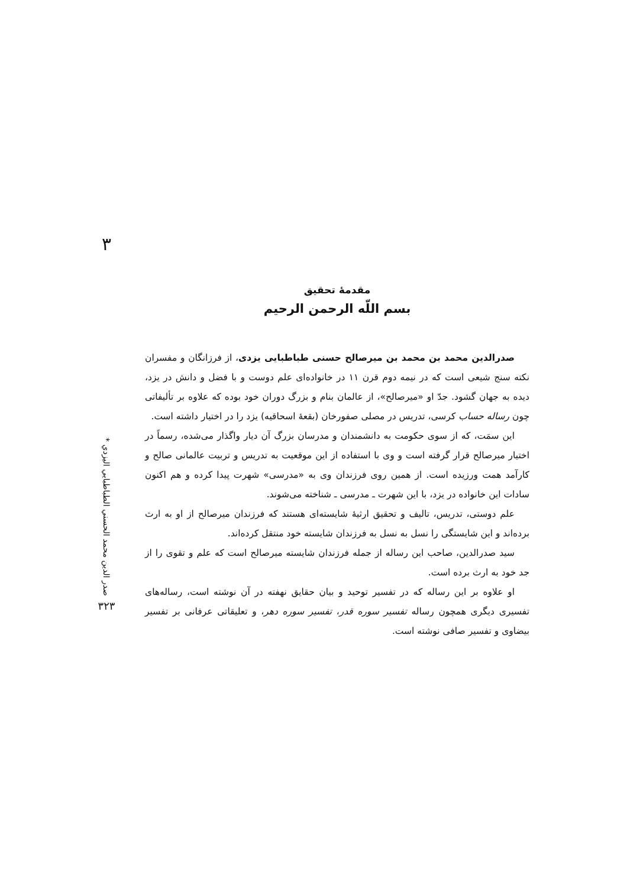۳
صدر الدين محمد الحسني الطباطبايي اليزدي *
۳۲۳
مقدمهٔ تحقیق
بسم اللّه الرحمن الرحیم
صدرالدین محمد بن محمد بن میرصالح حسنی طباطبایی یزدی، از فرزانگان و مفسران نکته سنج شیعی است که در نیمه دوم قرن ۱۱ در خانواده‌ای علم دوست و با فضل و دانش در یزد، دیده به جهان گشود. جدّ او «میرصالح»، از عالمان بنام و بزرگ دوران خود بوده که علاوه بر تألیفاتی چون رساله حساب کرسی، تدریس در مصلی صفورخان (بقعهٔ اسحاقیه) یزد را در اختیار داشته است.
این سمَت، که از سوی حکومت به دانشمندان و مدرسان بزرگ آن دیار واگذار می‌شده، رسماً در اختیار میرصالح قرار گرفته است و وی با استفاده از این موقعیت به تدریس و تربیت عالمانی صالح و کارآمد همت ورزیده است. از همین روی فرزندان وی به «مدرسی» شهرت پیدا کرده و هم اکنون سادات این خانواده در یزد، با این شهرت ـ مدرسی ـ شناخته می‌شوند.
علم دوستی، تدریس، تالیف و تحقیق ارثیهٔ شایسته‌ای هستند که فرزندان میرصالح از او به ارث برده‌اند و این شایستگی را نسل به نسل به فرزندان شایسته خود منتقل کرده‌اند.
سید صدرالدین، صاحب این رساله از جمله فرزندان شایسته میرصالح است که علم و تقوی را از جد خود به ارث برده است.
او علاوه بر این رساله که در تفسیر توحید و بیان حقایق نهفته در آن نوشته است، رساله‌های تفسیری دیگری همچون رساله تفسیر سوره قدر، تفسیر سوره دهر، و تعلیقاتی عرفانی بر تفسیر بیضاوی و تفسیر صافی نوشته است.